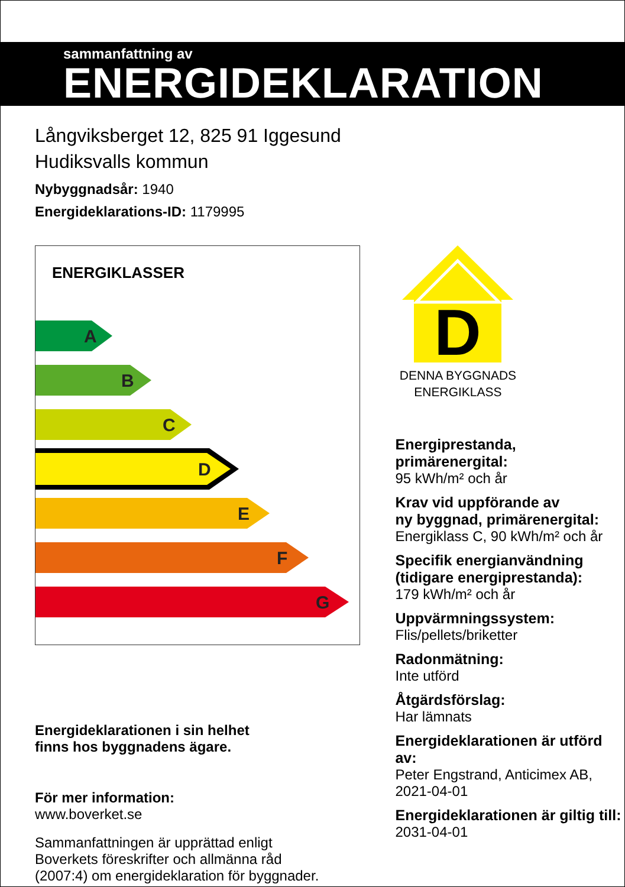sammanfattning av
ENERGIDEKLARATION
Långviksberget 12, 825 91 Iggesund
Hudiksvalls kommun
Nybyggnadsår: 1940
Energideklarations-ID: 1179995
ENERGIKLASSER
A
B
C
D
E
F
G
Energideklarationen i sin helhet
finns hos byggnadens ägare.
För mer information:
www.boverket.se
Sammanfattningen är upprättad enligt
Boverkets föreskrifter och allmänna råd
(2007:4) om energideklaration för byggnader.
D
DENNA BYGGNADS
ENERGIKLASS
Energiprestanda, primärenergital:
95 kWh/m² och år
Krav vid uppförande av
ny byggnad, primärenergital:
Energiklass C, 90 kWh/m² och år
Specifik energianvändning
(tidigare energiprestanda):
179 kWh/m² och år
Uppvärmningssystem:
Flis/pellets/briketter
Radonmätning:
Inte utförd
Åtgärdsförslag:
Har lämnats
Energideklarationen är utförd av:
Peter Engstrand, Anticimex AB,
2021-04-01
Energideklarationen är giltig till:
2031-04-01